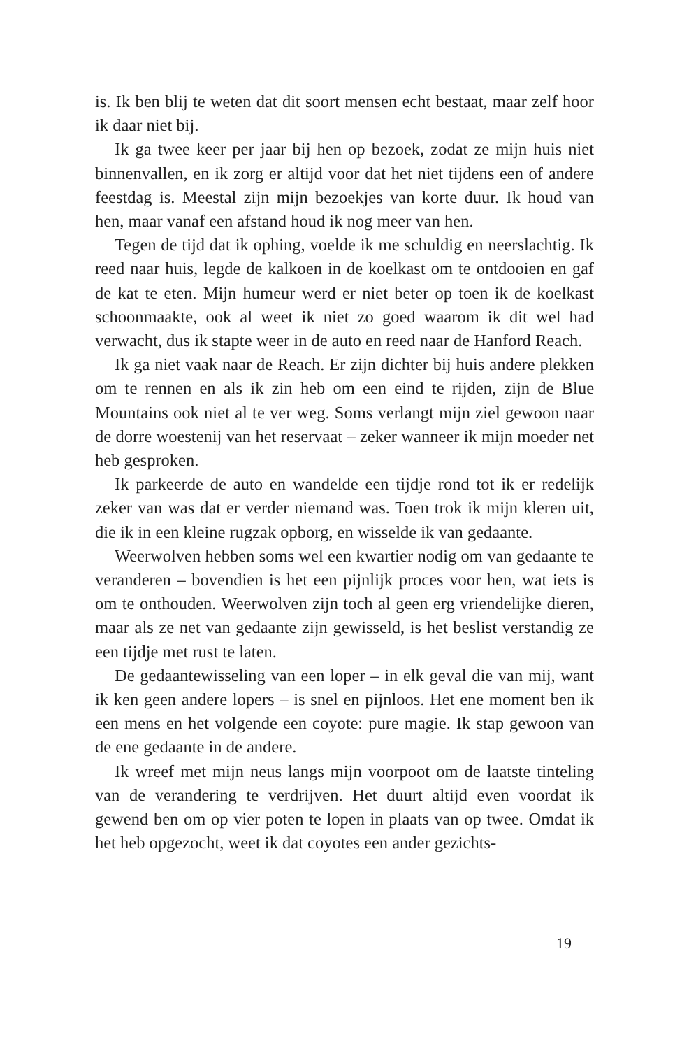is. Ik ben blij te weten dat dit soort mensen echt bestaat, maar zelf hoor ik daar niet bij.
Ik ga twee keer per jaar bij hen op bezoek, zodat ze mijn huis niet binnenvallen, en ik zorg er altijd voor dat het niet tijdens een of andere feestdag is. Meestal zijn mijn bezoekjes van korte duur. Ik houd van hen, maar vanaf een afstand houd ik nog meer van hen.
Tegen de tijd dat ik ophing, voelde ik me schuldig en neerslachtig. Ik reed naar huis, legde de kalkoen in de koelkast om te ontdooien en gaf de kat te eten. Mijn humeur werd er niet beter op toen ik de koelkast schoonmaakte, ook al weet ik niet zo goed waarom ik dit wel had verwacht, dus ik stapte weer in de auto en reed naar de Hanford Reach.
Ik ga niet vaak naar de Reach. Er zijn dichter bij huis andere plekken om te rennen en als ik zin heb om een eind te rijden, zijn de Blue Mountains ook niet al te ver weg. Soms verlangt mijn ziel gewoon naar de dorre woestenij van het reservaat – zeker wanneer ik mijn moeder net heb gesproken.
Ik parkeerde de auto en wandelde een tijdje rond tot ik er rede­lijk zeker van was dat er verder niemand was. Toen trok ik mijn kleren uit, die ik in een kleine rugzak opborg, en wisselde ik van gedaante.
Weerwolven hebben soms wel een kwartier nodig om van ge­daante te veranderen – bovendien is het een pijnlijk proces voor hen, wat iets is om te onthouden. Weerwolven zijn toch al geen erg vriendelijke dieren, maar als ze net van gedaante zijn gewisseld, is het beslist verstandig ze een tijdje met rust te laten.
De gedaantewisseling van een loper – in elk geval die van mij, want ik ken geen andere lopers – is snel en pijnloos. Het ene moment ben ik een mens en het volgende een coyote: pure magie. Ik stap ge­woon van de ene gedaante in de andere.
Ik wreef met mijn neus langs mijn voorpoot om de laatste tinte­ling van de verandering te verdrijven. Het duurt altijd even voordat ik gewend ben om op vier poten te lopen in plaats van op twee. Omdat ik het heb opgezocht, weet ik dat coyotes een ander gezichts-
19